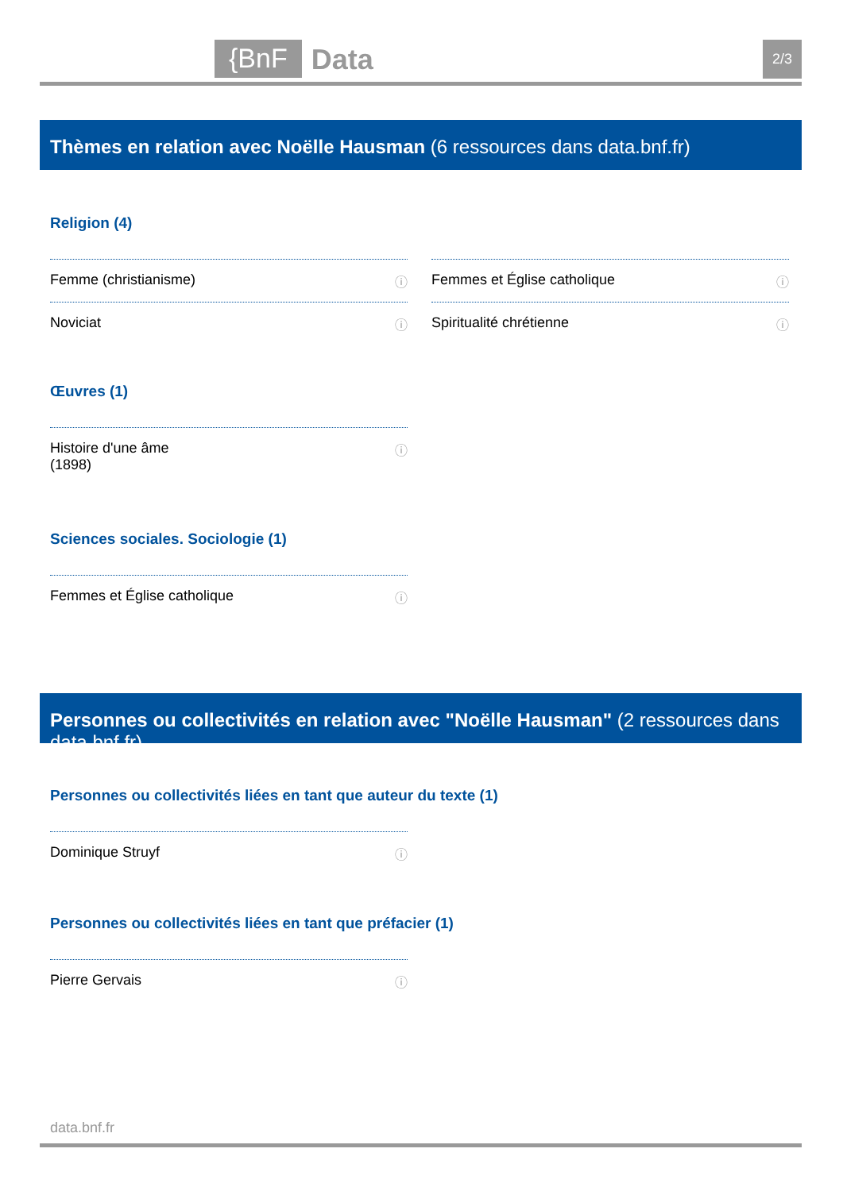{BnF Data 2/3
Thèmes en relation avec Noëlle Hausman (6 ressources dans data.bnf.fr)
Religion (4)
Femme (christianisme) ⓘ Femmes et Église catholique ⓘ
Noviciat ⓘ Spiritualité chrétienne ⓘ
Œuvres (1)
Histoire d'une âme
(1898) ⓘ
Sciences sociales. Sociologie (1)
Femmes et Église catholique ⓘ
Personnes ou collectivités en relation avec "Noëlle Hausman" (2 ressources dans data.bnf.fr)
Personnes ou collectivités liées en tant que auteur du texte (1)
Dominique Struyf ⓘ
Personnes ou collectivités liées en tant que préfacier (1)
Pierre Gervais ⓘ
data.bnf.fr